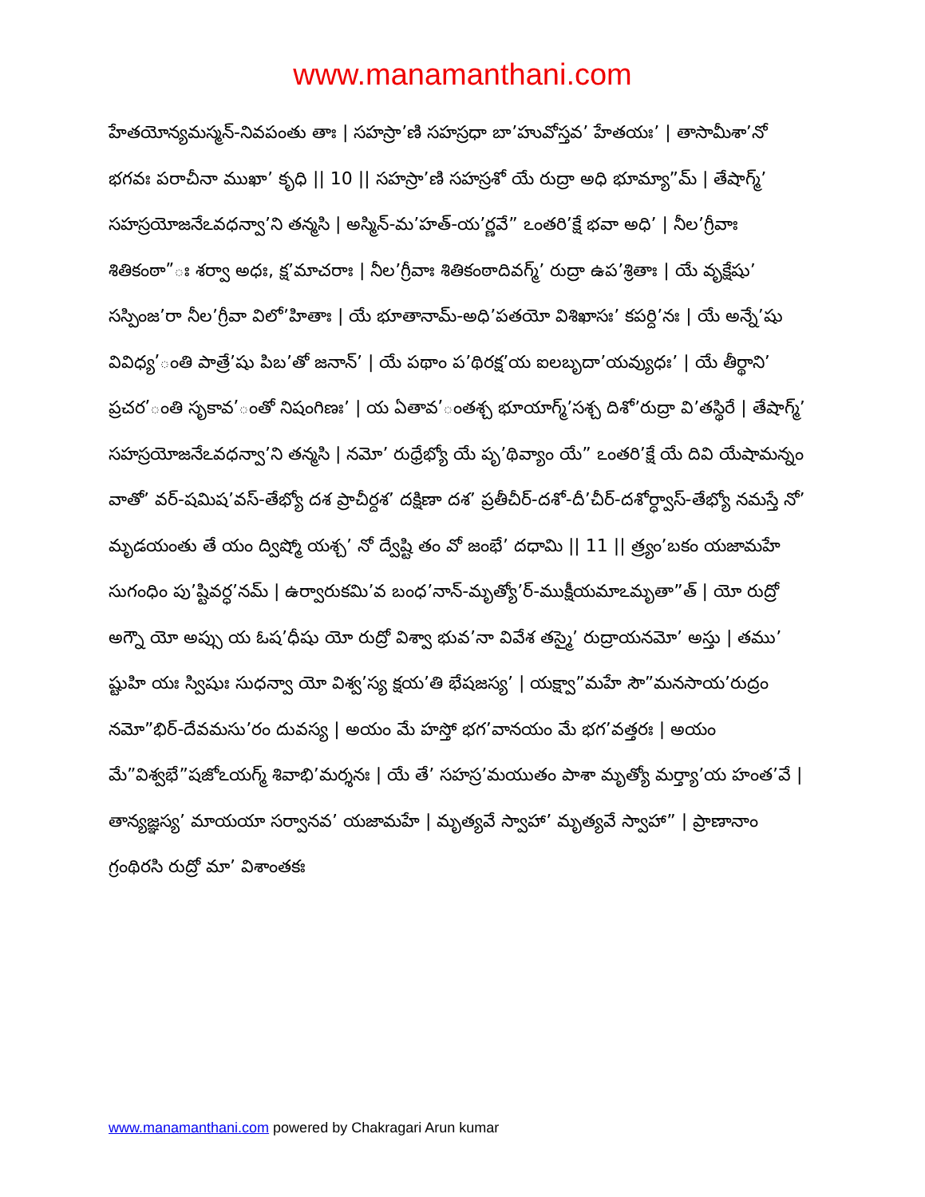www.manamanthani.com
హేతయోన్యమస్మన్-నివపంతు తాః | సహస్రా’ణి సహస్రధా బా’హువోస్తవ’ హేతయః’ | తాసామీశా’నో భగవః పరాచీనా ముఖా’ కృధి || 10 || సహస్రా’ణి సహస్రశో యే రుద్రా అధి భూమ్యా”మ్ | తేషాగ్మ్’ సహస్రయోజనేఽవధన్వా’ని తన్మసి | అస్మిన్-మ’హత్-య’ర్ణవే” ఽంతరి’క్షే భవా అధి’ | నీల’గ్రీవాః శితికంఠా”ః శర్వా అధః, క్ష’మాచరాః | నీల’గ్రీవాః శితికంఠాదివగ్మ్’ రుద్రా ఉప’శ్రితాః | యే వృక్షేషు’ సస్పింజ’రా నీల’గ్రీవా విలో’హితాః | యే భూతానామ్-అధి’పతయో విశిఖాసః’ కపర్ది’నః | యే అన్నే’షు వివిధ్య’ంతి పాత్రే’షు పిబ’తో జనాన్’ | యే పథాం ప’థిరక్ష’య ఐలబృదా’యవ్యుధః’ | యే తీర్థాని’ ప్రచర’ంతి సృకావ’ంతో నిషంగిణః’ | య ఏతావ’ంతశ్చ భూయాగ్మ్’సశ్చ దిశో’రుద్రా వి’తస్థిరే | తేషాగ్మ్’ సహస్రయోజనేఽవధన్వా’ని తన్మసి | నమో’ రుధ్రేభ్యో యే పృ’థివ్యాం యే” ఽంతరి’క్షే యే దివి యేషామన్నం వాతో’ వర్-షమిష’వస్-తేభ్యో దశ ప్రాచీర్దశ’ దక్షిణా దశ’ ప్రతీచీర్-దశో-దీ’చీర్-దశోర్ధ్వాస్-తేభ్యో నమస్తే నో’ మృడయంతు తే యం ద్విష్మో యశ్చ’ నో ద్వేష్టి తం వో జంభే’ దధామి || 11 || త్ర్యం’బకం యజామహే సుగంధిం పు’ష్టివర్ధ’నమ్ | ఉర్వారుకమి’వ బంధ’నాన్-మృత్యో’ర్-ముక్షీయమాఽమృతా”త్ | యో రుద్రో అగ్నౌ యో అప్సు య ఓష’ధీషు యో రుద్రో విశ్వా భువ’నా వివేశ తస్మై’ రుద్రాయనమో’ అస్తు | తము’ ష్టుహి యః స్విషుః సుధన్వా యో విశ్వ’స్య క్షయ’తి భేషజస్య’ | యక్ష్వా”మహే సౌ”మనసాయ’రుద్రం నమో”భిర్-దేవమసు’రం దువస్య | అయం మే హస్తో భగ’వానయం మే భగ’వత్తరః | అయం మే”విశ్వభే”షజోఽయగ్మ్ శివాభి’మర్శనః | యే తే’ సహస్ర’మయుతం పాశా మృత్యో మర్త్యా’య హంత’వే | తాన్యజ్ఞస్య’ మాయయా సర్వానవ’ యజామహే | మృత్యవే స్వాహా’ మృత్యవే స్వాహా” | ప్రాణానాం గ్రంథిరసి రుద్రో మా’ విశాంతకః
www.manamanthani.com powered by Chakragari Arun kumar